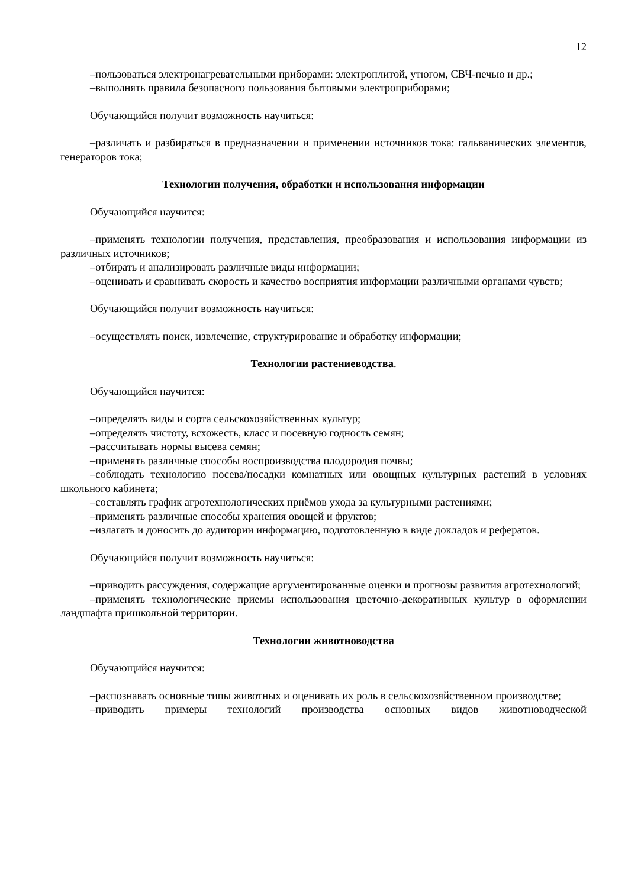12
–пользоваться электронагревательными приборами: электроплитой, утюгом, СВЧ-печью и др.;
–выполнять правила безопасного пользования бытовыми электроприборами;
Обучающийся получит возможность научиться:
–различать и разбираться в предназначении и применении источников тока: гальванических элементов, генераторов тока;
Технологии получения, обработки и использования информации
Обучающийся научится:
–применять технологии получения, представления, преобразования и использования информации из различных источников;
–отбирать и анализировать различные виды информации;
–оценивать и сравнивать скорость и качество восприятия информации различными органами чувств;
Обучающийся получит возможность научиться:
–осуществлять поиск, извлечение, структурирование и обработку информации;
Технологии растениеводства.
Обучающийся научится:
–определять виды и сорта сельскохозяйственных культур;
–определять чистоту, всхожесть, класс и посевную годность семян;
–рассчитывать нормы высева семян;
–применять различные способы воспроизводства плодородия почвы;
–соблюдать технологию посева/посадки комнатных или овощных культурных растений в условиях школьного кабинета;
–составлять график агротехнологических приёмов ухода за культурными растениями;
–применять различные способы хранения овощей и фруктов;
–излагать и доносить до аудитории информацию, подготовленную в виде докладов и рефератов.
Обучающийся получит возможность научиться:
–приводить рассуждения, содержащие аргументированные оценки и прогнозы развития агротехнологий;
–применять технологические приемы использования цветочно-декоративных культур в оформлении ландшафта пришкольной территории.
Технологии животноводства
Обучающийся научится:
–распознавать основные типы животных и оценивать их роль в сельскохозяйственном производстве;
–приводить примеры технологий производства основных видов животноводческой